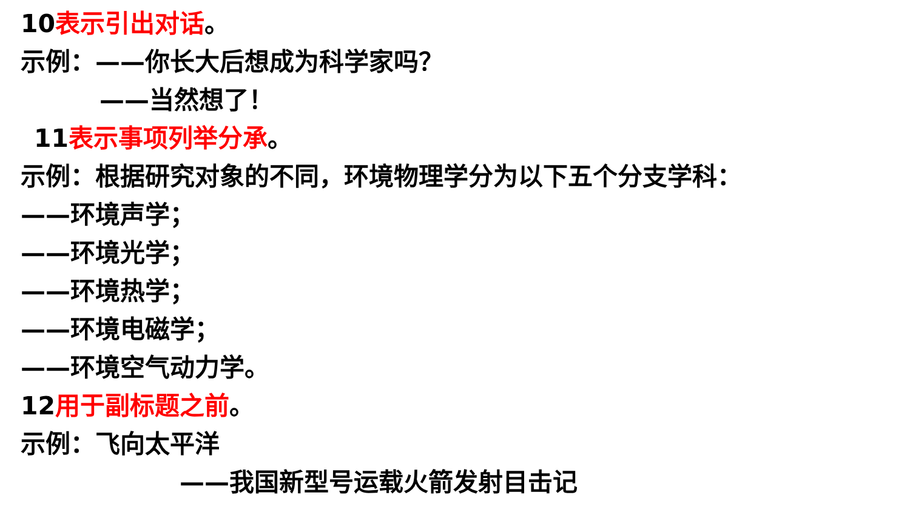10表示引出对话。
示例：——你长大后想成为科学家吗？
——当然想了！
11表示事项列举分承。
示例：根据研究对象的不同，环境物理学分为以下五个分支学科：
——环境声学；
——环境光学；
——环境热学；
——环境电磁学；
——环境空气动力学。
12用于副标题之前。
示例：飞向太平洋
——我国新型号运载火箭发射目击记